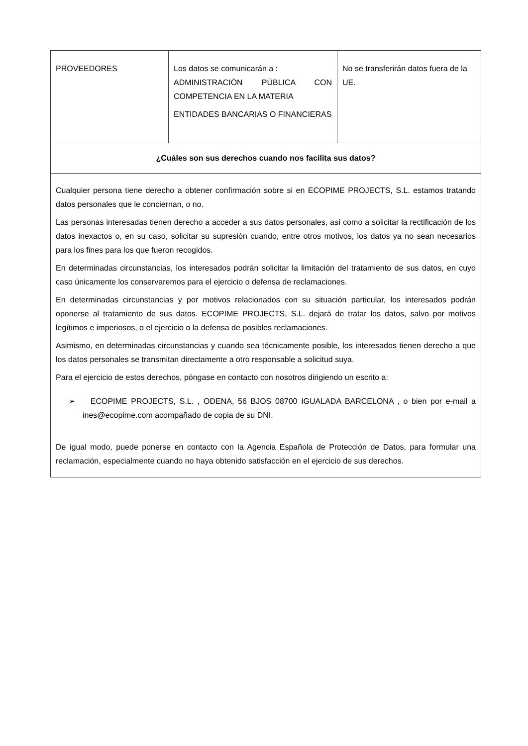| PROVEEDORES | Los datos se comunicarán a : ADMINISTRACIÓN PÚBLICA CON COMPETENCIA EN LA MATERIA ENTIDADES BANCARIAS O FINANCIERAS | No se transferirán datos fuera de la UE. |
| ¿Cuáles son sus derechos cuando nos facilita sus datos? | | |
| Cualquier persona tiene derecho a obtener confirmación sobre si en ECOPIME PROJECTS, S.L. estamos tratando datos personales que le conciernan, o no. Las personas interesadas tienen derecho a acceder a sus datos personales, así como a solicitar la rectificación de los datos inexactos o, en su caso, solicitar su supresión cuando, entre otros motivos, los datos ya no sean necesarios para los fines para los que fueron recogidos. En determinadas circunstancias, los interesados podrán solicitar la limitación del tratamiento de sus datos, en cuyo caso únicamente los conservaremos para el ejercicio o defensa de reclamaciones. En determinadas circunstancias y por motivos relacionados con su situación particular, los interesados podrán oponerse al tratamiento de sus datos. ECOPIME PROJECTS, S.L. dejará de tratar los datos, salvo por motivos legítimos e imperiosos, o el ejercicio o la defensa de posibles reclamaciones. Asimismo, en determinadas circunstancias y cuando sea técnicamente posible, los interesados tienen derecho a que los datos personales se transmitan directamente a otro responsable a solicitud suya. Para el ejercicio de estos derechos, póngase en contacto con nosotros dirigiendo un escrito a: ➢ ECOPIME PROJECTS, S.L. , ODENA, 56 BJOS 08700 IGUALADA BARCELONA , o bien por e-mail a ines@ecopime.com acompañado de copia de su DNI. De igual modo, puede ponerse en contacto con la Agencia Española de Protección de Datos, para formular una reclamación, especialmente cuando no haya obtenido satisfacción en el ejercicio de sus derechos. | | |